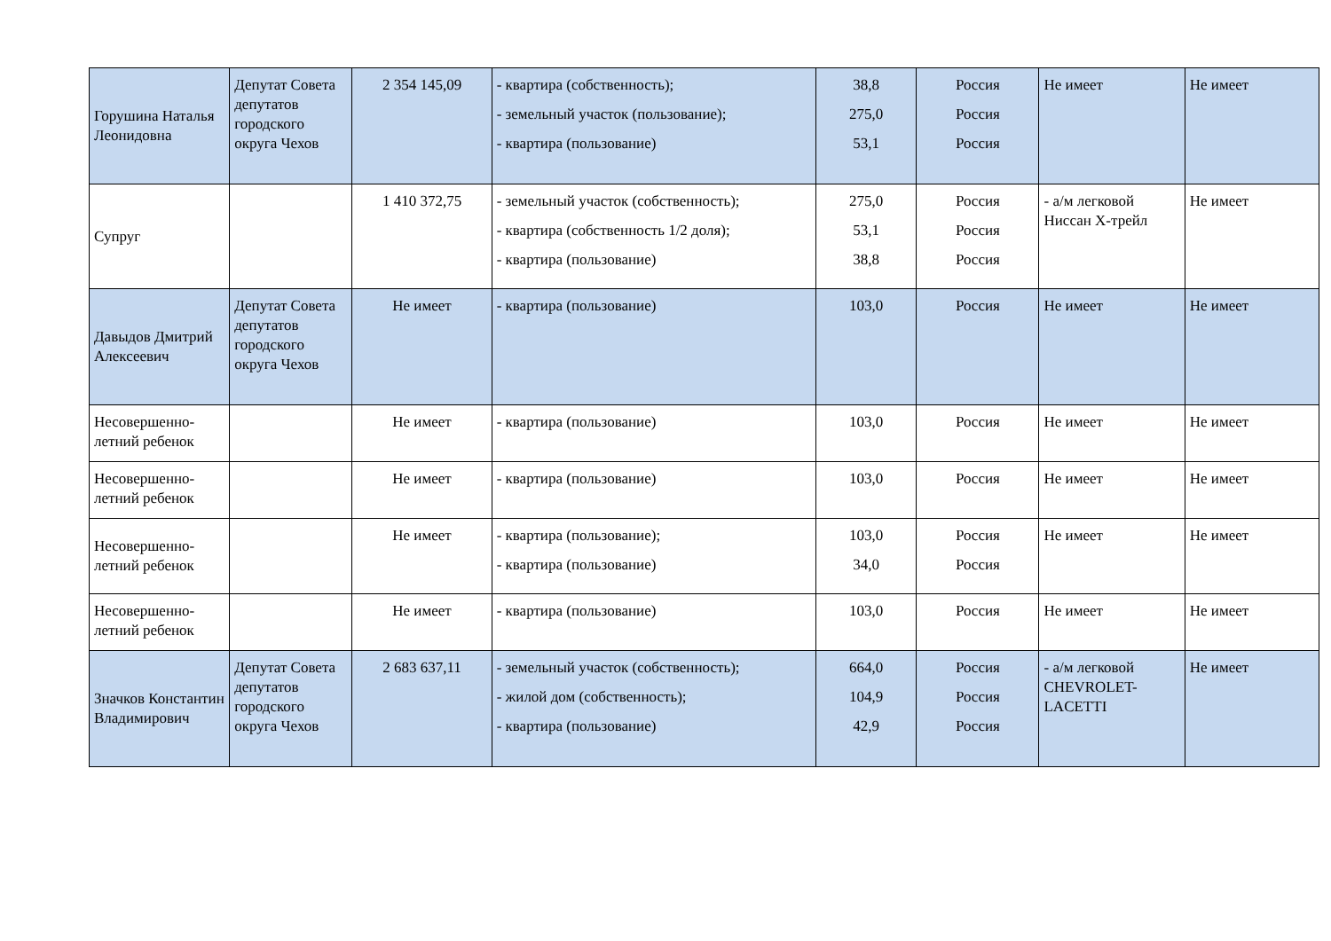| Горушина Наталья Леонидовна | Депутат Совета депутатов городского округа Чехов | 2 354 145,09 | - квартира (собственность); - земельный участок (пользование); - квартира (пользование) | 38,8 275,0 53,1 | Россия Россия Россия | Не имеет | Не имеет |
| Супруг | | 1 410 372,75 | - земельный участок (собственность); - квартира (собственность 1/2 доля); - квартира (пользование) | 275,0 53,1 38,8 | Россия Россия Россия | - а/м легковой Ниссан X-трейл | Не имеет |
| Давыдов Дмитрий Алексеевич | Депутат Совета депутатов городского округа Чехов | Не имеет | - квартира (пользование) | 103,0 | Россия | Не имеет | Не имеет |
| Несовершенно-летний ребенок | | Не имеет | - квартира (пользование) | 103,0 | Россия | Не имеет | Не имеет |
| Несовершенно-летний ребенок | | Не имеет | - квартира (пользование) | 103,0 | Россия | Не имеет | Не имеет |
| Несовершенно-летний ребенок | | Не имеет | - квартира (пользование); - квартира (пользование) | 103,0 34,0 | Россия Россия | Не имеет | Не имеет |
| Несовершенно-летний ребенок | | Не имеет | - квартира (пользование) | 103,0 | Россия | Не имеет | Не имеет |
| Значков Константин Владимирович | Депутат Совета депутатов городского округа Чехов | 2 683 637,11 | - земельный участок (собственность); - жилой дом (собственность); - квартира (пользование) | 664,0 104,9 42,9 | Россия Россия Россия | - а/м легковой CHEVROLET-LACETTI | Не имеет |